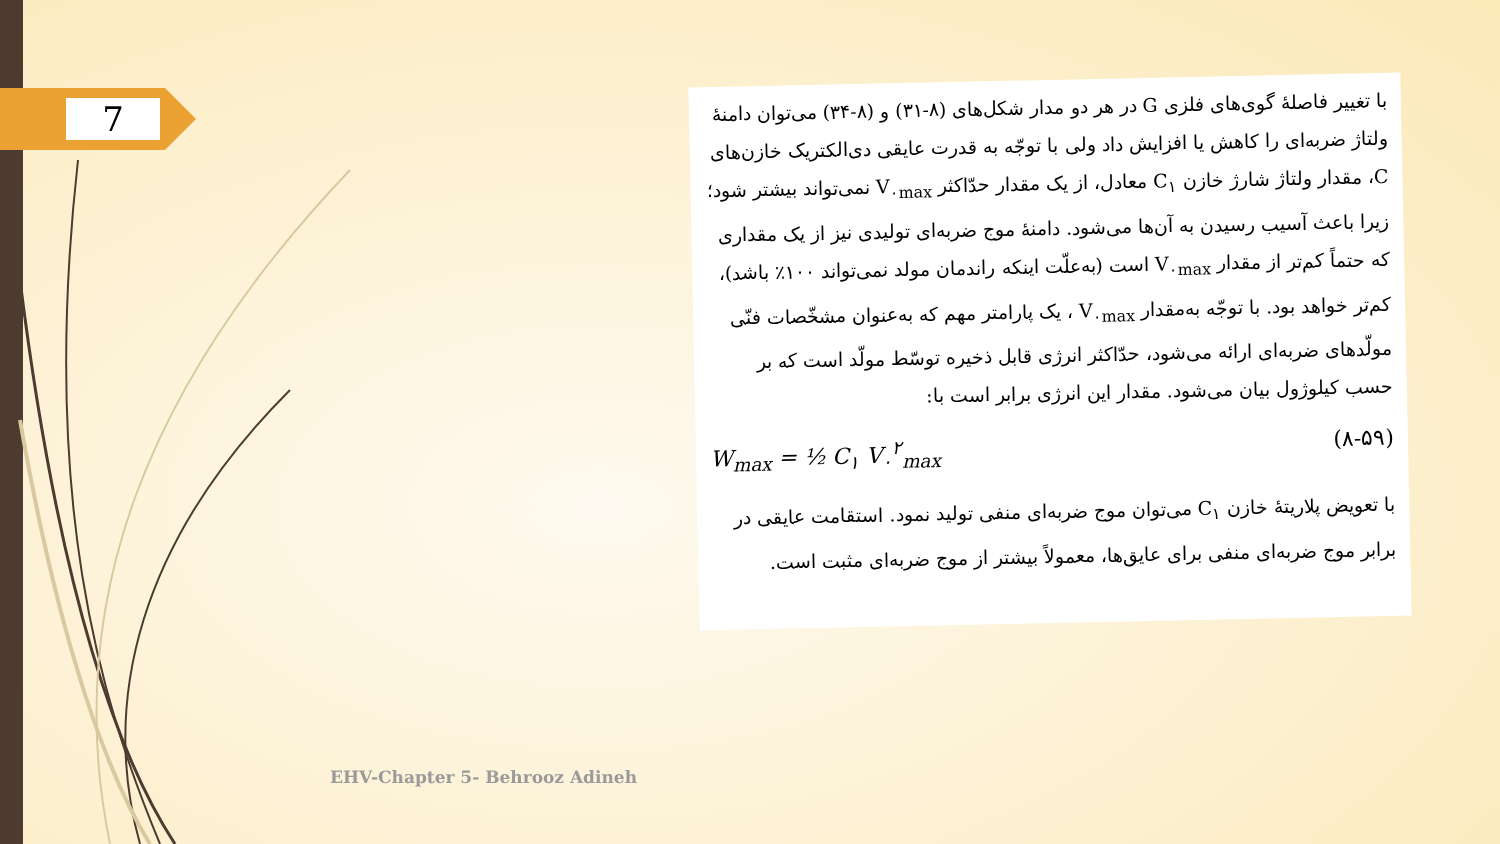7
با تغییر فاصلهٔ گوی‌های فلزی G در هر دو مدار شکل‌های (۸-۳۱) و (۸-۳۴) می‌توان دامنهٔ ولتاژ ضربه‌ای را کاهش یا افزایش داد ولی با توجّه به قدرت عایقی دی‌الکتریک خازن‌های C، مقدار ولتاژ شارژ خازن C<sub>۱</sub> معادل، از یک مقدار حدّاکثر V<sub>۰max</sub> نمی‌تواند بیشتر شود؛ زیرا باعث آسیب رسیدن به آن‌ها می‌شود. دامنهٔ موج ضربه‌ای تولیدی نیز از یک مقداری که حتماً کم‌تر از مقدار V<sub>۰max</sub> است (به‌علّت اینکه راندمان مولد نمی‌تواند ۱۰۰٪ باشد)، کم‌تر خواهد بود. با توجّه به‌مقدار V<sub>۰max</sub> ، یک پارامتر مهم که به‌عنوان مشخّصات فنّی مولّدهای ضربه‌ای ارائه می‌شود، حدّاکثر انرژی قابل ذخیره توسّط مولّد است که بر حسب کیلوژول بیان می‌شود. مقدار این انرژی برابر است با:
W<sub>max</sub> = ½ C<sub>۱</sub> V<sub>۰</sub><sup>۲</sup><sub>max</sub> (۸-۵۹)
با تعویض پلاریتهٔ خازن C<sub>۱</sub> می‌توان موج ضربه‌ای منفی تولید نمود. استقامت عایقی در برابر موج ضربه‌ای منفی برای عایق‌ها، معمولاً بیشتر از موج ضربه‌ای مثبت است.
EHV-Chapter 5- Behrooz Adineh